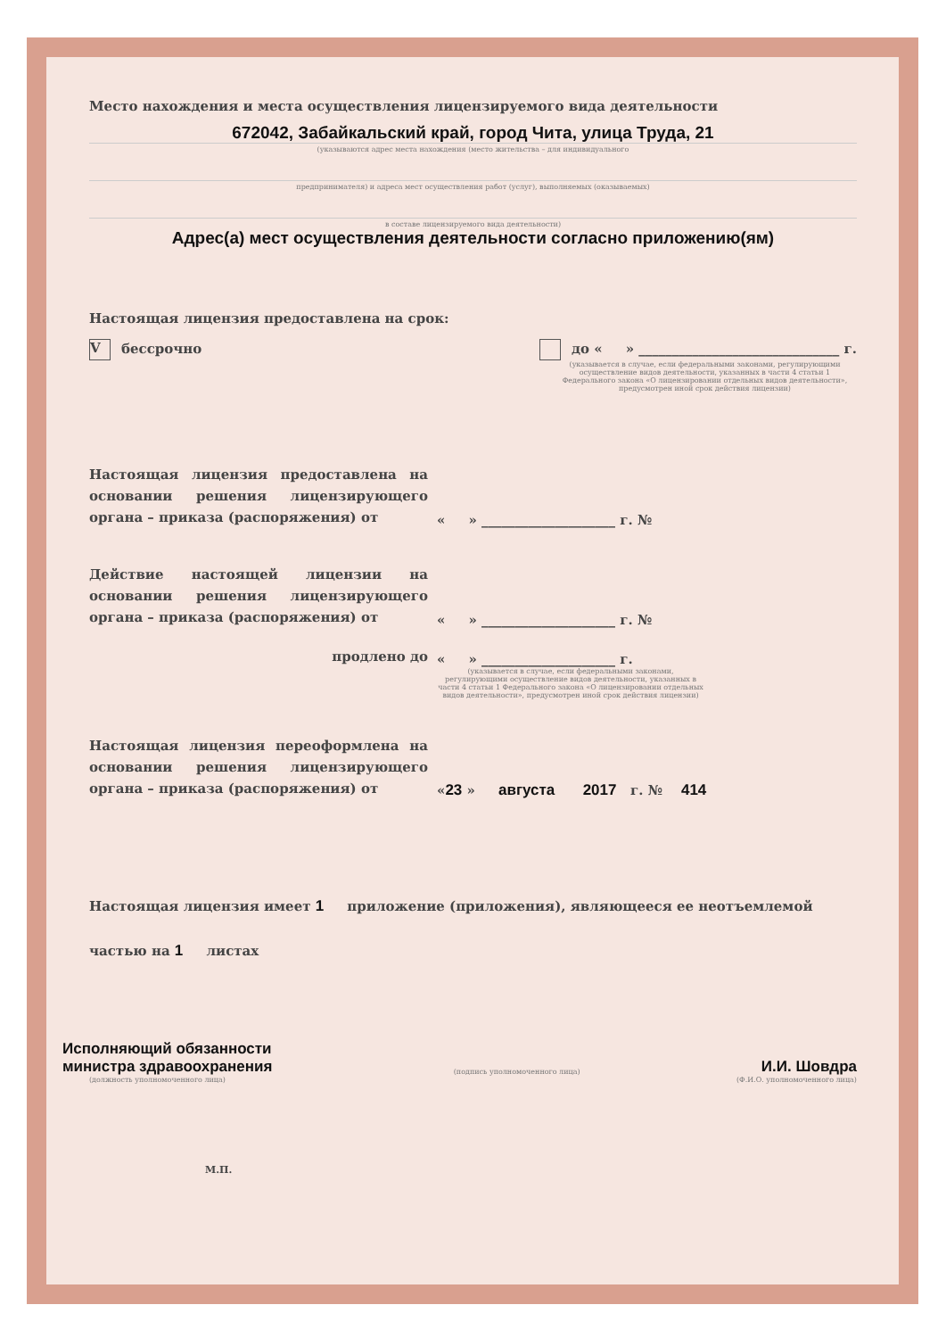Место нахождения и места осуществления лицензируемого вида деятельности
672042, Забайкальский край, город Чита, улица Труда, 21
(указываются адрес места нахождения (место жительства – для индивидуального
предпринимателя) и адреса мест осуществления работ (услуг), выполняемых (оказываемых)
в составе лицензируемого вида деятельности)
Адрес(а) мест осуществления деятельности согласно приложению(ям)
Настоящая лицензия предоставлена на срок:
Vбессрочно до « » ______________________________ г.
(указывается в случае, если федеральными законами, регулирующими осуществление видов деятельности, указанных в части 4 статьи 1 Федерального закона «О лицензировании отдельных видов деятельности», предусмотрен иной срок действия лицензии)
Настоящая лицензия предоставлена на основании решения лицензирующего органа – приказа (распоряжения) от
« » ____________________ г. №
Действие настоящей лицензии на основании решения лицензирующего органа – приказа (распоряжения) от
« » ____________________ г. №
продлено до
« » ____________________ г.
(указывается в случае, если федеральными законами, регулирующими осуществление видов деятельности, указанных в части 4 статьи 1 Федерального закона «О лицензировании отдельных видов деятельности», предусмотрен иной срок действия лицензии)
Настоящая лицензия переоформлена на основании решения лицензирующего органа – приказа (распоряжения) от
«23 » августа 2017 г. № 414
Настоящая лицензия имеет 1 приложение (приложения), являющееся ее неотъемлемой
частью на 1 листах
Исполняющий обязанности
министра здравоохранения
(подпись уполномоченного лица)
И.И. Шовдра
(должность уполномоченного лица) (Ф.И.О. уполномоченного лица)
М.П.